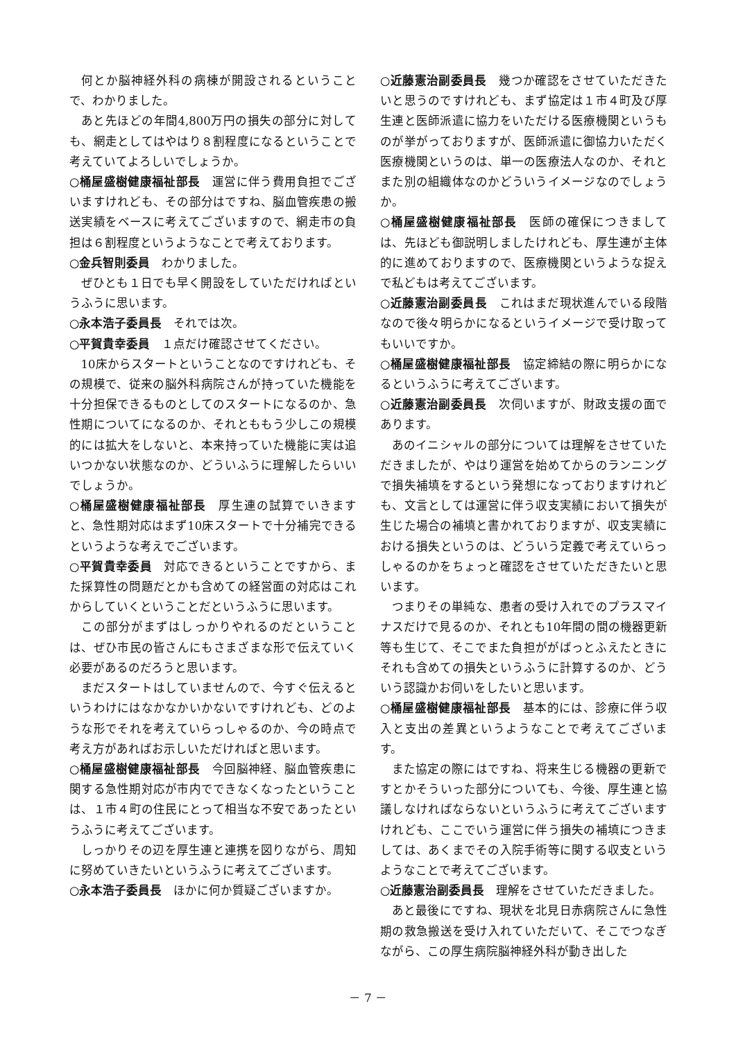何とか脳神経外科の病棟が開設されるということで、わかりました。
あと先ほどの年間4,800万円の損失の部分に対しても、網走としてはやはり８割程度になるということで考えていてよろしいでしょうか。
○桶屋盛樹健康福祉部長　運営に伴う費用負担でございますけれども、その部分はですね、脳血管疾患の搬送実績をベースに考えてございますので、網走市の負担は６割程度というようなことで考えております。
○金兵智則委員　わかりました。
ぜひとも１日でも早く開設をしていただければというふうに思います。
○永本浩子委員長　それでは次。
○平賀貴幸委員　１点だけ確認させてください。
10床からスタートということなのですけれども、その規模で、従来の脳外科病院さんが持っていた機能を十分担保できるものとしてのスタートになるのか、急性期についてになるのか、それとももう少しこの規模的には拡大をしないと、本来持っていた機能に実は追いつかない状態なのか、どういふうに理解したらいいでしょうか。
○桶屋盛樹健康福祉部長　厚生連の試算でいきますと、急性期対応はまず10床スタートで十分補完できるというような考えでございます。
○平賀貴幸委員　対応できるということですから、また採算性の問題だとかも含めての経営面の対応はこれからしていくということだというふうに思います。
この部分がまずはしっかりやれるのだということは、ぜひ市民の皆さんにもさまざまな形で伝えていく必要があるのだろうと思います。
まだスタートはしていませんので、今すぐ伝えるというわけにはなかなかいかないですけれども、どのような形でそれを考えていらっしゃるのか、今の時点で考え方があればお示しいただければと思います。
○桶屋盛樹健康福祉部長　今回脳神経、脳血管疾患に関する急性期対応が市内でできなくなったということは、１市４町の住民にとって相当な不安であったというふうに考えてございます。
しっかりその辺を厚生連と連携を図りながら、周知に努めていきたいというふうに考えてございます。
○永本浩子委員長　ほかに何か質疑ございますか。
○近藤憲治副委員長　幾つか確認をさせていただきたいと思うのですけれども、まず協定は１市４町及び厚生連と医師派遣に協力をいただける医療機関というものが挙がっておりますが、医師派遣に御協力いただく医療機関というのは、単一の医療法人なのか、それとまた別の組織体なのかどういうイメージなのでしょうか。
○桶屋盛樹健康福祉部長　医師の確保につきましては、先ほども御説明しましたけれども、厚生連が主体的に進めておりますので、医療機関というような捉えで私どもは考えてございます。
○近藤憲治副委員長　これはまだ現状進んでいる段階なので後々明らかになるというイメージで受け取ってもいいですか。
○桶屋盛樹健康福祉部長　協定締結の際に明らかになるというふうに考えてございます。
○近藤憲治副委員長　次伺いますが、財政支援の面であります。
あのイニシャルの部分については理解をさせていただきましたが、やはり運営を始めてからのランニングで損失補填をするという発想になっておりますけれども、文言としては運営に伴う収支実績において損失が生じた場合の補填と書かれておりますが、収支実績における損失というのは、どういう定義で考えていらっしゃるのかをちょっと確認をさせていただきたいと思います。
つまりその単純な、患者の受け入れでのプラスマイナスだけで見るのか、それとも10年間の間の機器更新等も生じて、そこでまた負担ががばっとふえたときにそれも含めての損失というふうに計算するのか、どういう認識かお伺いをしたいと思います。
○桶屋盛樹健康福祉部長　基本的には、診療に伴う収入と支出の差異というようなことで考えてございます。
また協定の際にはですね、将来生じる機器の更新ですとかそういった部分についても、今後、厚生連と協議しなければならないというふうに考えてございますけれども、ここでいう運営に伴う損失の補填につきましては、あくまでその入院手術等に関する収支というようなことで考えてございます。
○近藤憲治副委員長　理解をさせていただきました。
あと最後にですね、現状を北見日赤病院さんに急性期の救急搬送を受け入れていただいて、そこでつなぎながら、この厚生病院脳神経外科が動き出した
－ 7 －